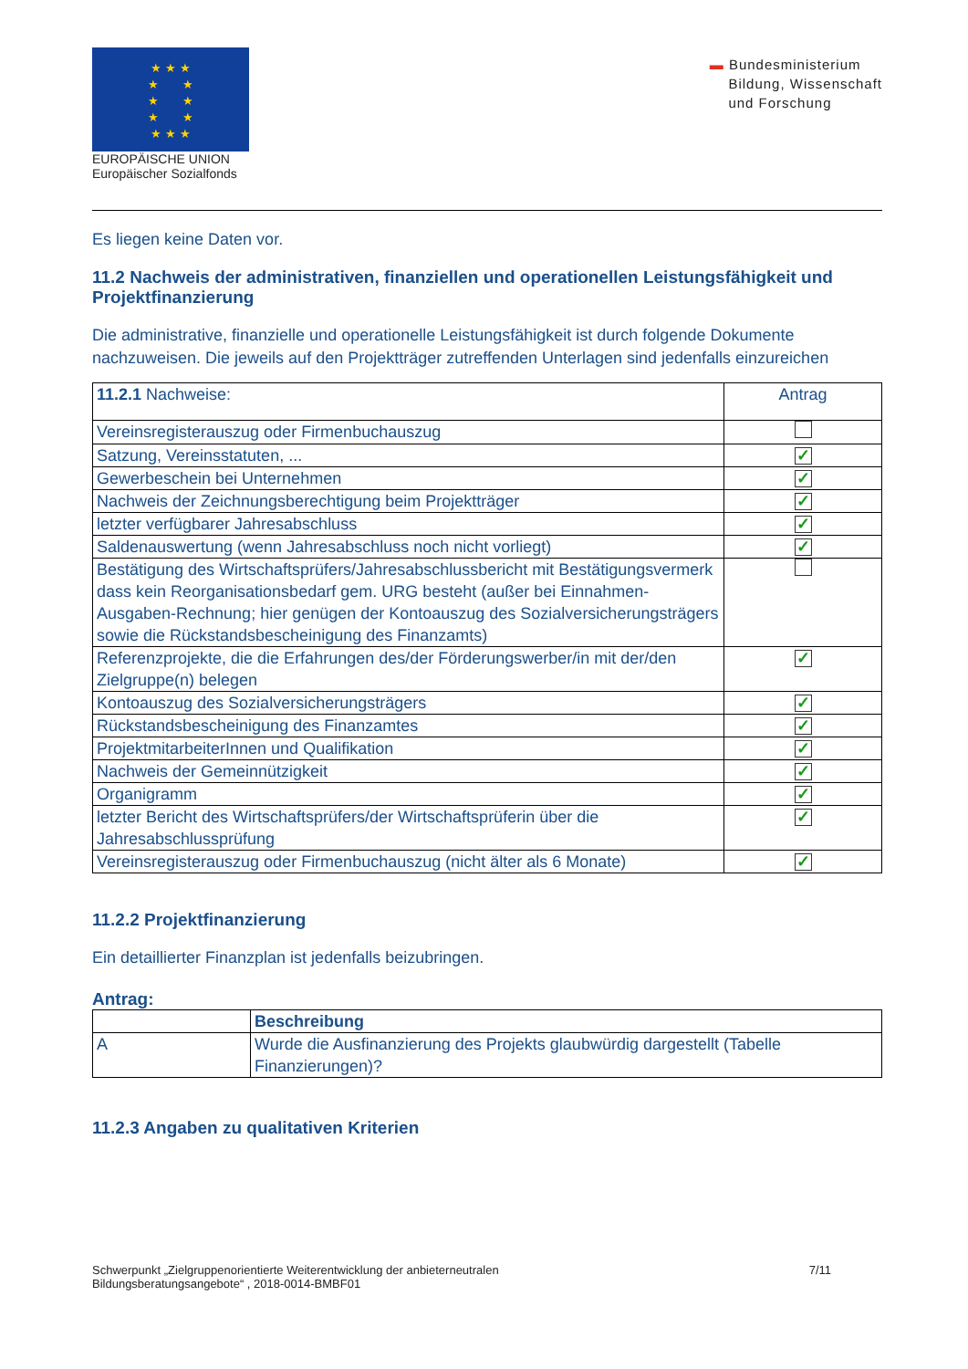★ ★ ★
★ ★
★ ★
★ ★
★ ★ ★
EUROPÄISCHE UNION
Europäischer Sozialfonds
▬ Bundesministerium
Bildung, Wissenschaft
und Forschung
Es liegen keine Daten vor.
11.2 Nachweis der administrativen, finanziellen und operationellen Leistungsfähigkeit und Projektfinanzierung
Die administrative, finanzielle und operationelle Leistungsfähigkeit ist durch folgende Dokumente nachzuweisen. Die jeweils auf den Projektträger zutreffenden Unterlagen sind jedenfalls einzureichen
| 11.2.1 Nachweise: | Antrag |
| --- | --- |
| Vereinsregisterauszug oder Firmenbuchauszug | |
| Satzung, Vereinsstatuten, ... | ✓ |
| Gewerbeschein bei Unternehmen | ✓ |
| Nachweis der Zeichnungsberechtigung beim Projektträger | ✓ |
| letzter verfügbarer Jahresabschluss | ✓ |
| Saldenauswertung (wenn Jahresabschluss noch nicht vorliegt) | ✓ |
| Bestätigung des Wirtschaftsprüfers/Jahresabschlussbericht mit Bestätigungsvermerk dass kein Reorganisationsbedarf gem. URG besteht (außer bei Einnahmen-Ausgaben-Rechnung; hier genügen der Kontoauszug des Sozialversicherungsträgers sowie die Rückstandsbescheinigung des Finanzamts) | |
| Referenzprojekte, die die Erfahrungen des/der Förderungswerber/in mit der/den Zielgruppe(n) belegen | ✓ |
| Kontoauszug des Sozialversicherungsträgers | ✓ |
| Rückstandsbescheinigung des Finanzamtes | ✓ |
| ProjektmitarbeiterInnen und Qualifikation | ✓ |
| Nachweis der Gemeinnützigkeit | ✓ |
| Organigramm | ✓ |
| letzter Bericht des Wirtschaftsprüfers/der Wirtschaftsprüferin über die Jahresabschlussprüfung | ✓ |
| Vereinsregisterauszug oder Firmenbuchauszug (nicht älter als 6 Monate) | ✓ |
11.2.2 Projektfinanzierung
Ein detaillierter Finanzplan ist jedenfalls beizubringen.
Antrag:
| | Beschreibung |
| --- | --- |
| A | Wurde die Ausfinanzierung des Projekts glaubwürdig dargestellt (Tabelle Finanzierungen)? |
11.2.3 Angaben zu qualitativen Kriterien
Schwerpunkt „Zielgruppenorientierte Weiterentwicklung der anbieterneutralen
Bildungsberatungsangebote“ , 2018-0014-BMBF01
7/11